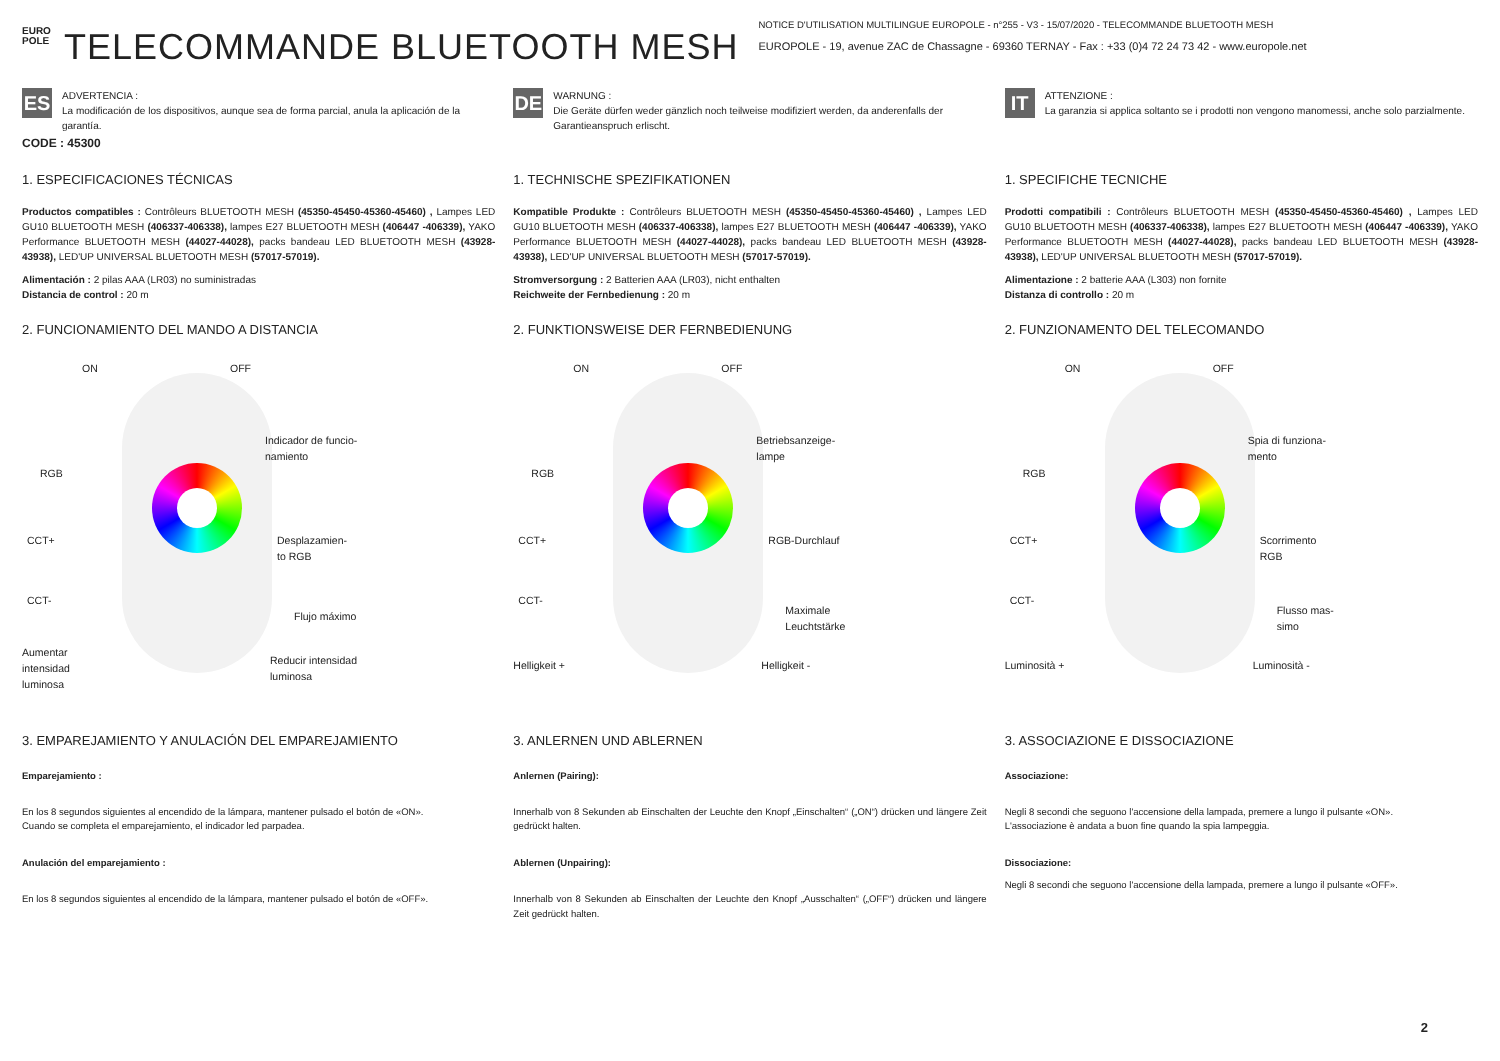EURO POLE
TELECOMMANDE BLUETOOTH MESH
NOTICE D'UTILISATION MULTILINGUE EUROPOLE - n°255 - V3 - 15/07/2020 - TELECOMMANDE BLUETOOTH MESH
EUROPOLE - 19, avenue ZAC de Chassagne - 69360 TERNAY - Fax : +33 (0)4 72 24 73 42 - www.europole.net
ES
ADVERTENCIA :
La modificación de los dispositivos, aunque sea de forma parcial, anula la aplicación de la garantía.
CODE : 45300
1. ESPECIFICACIONES TÉCNICAS
Productos compatibles : Contrôleurs BLUETOOTH MESH (45350-45450-45360-45460) , Lampes LED GU10 BLUETOOTH MESH (406337-406338), lampes E27 BLUETOOTH MESH (406447 -406339), YAKO Performance BLUETOOTH MESH (44027-44028), packs bandeau LED BLUETOOTH MESH (43928-43938), LED'UP UNIVERSAL BLUETOOTH MESH (57017-57019).
Alimentación : 2 pilas AAA (LR03) no suministradas
Distancia de control : 20 m
2. FUNCIONAMIENTO DEL MANDO A DISTANCIA
ON OFF
Indicador de funcio-
namiento
RGB
CCT+ Desplazamien-
to RGB
CCT-
Flujo máximo
Aumentar
intensidad
luminosa
Reducir intensidad
luminosa
3. EMPAREJAMIENTO Y ANULACIÓN DEL EMPAREJAMIENTO
Emparejamiento :
En los 8 segundos siguientes al encendido de la lámpara, mantener pulsado el botón de «ON».
Cuando se completa el emparejamiento, el indicador led parpadea.
Anulación del emparejamiento :
En los 8 segundos siguientes al encendido de la lámpara, mantener pulsado el botón de «OFF».
DE
WARNUNG :
Die Geräte dürfen weder gänzlich noch teilweise modifiziert werden, da anderenfalls der Garantieanspruch erlischt.
1. TECHNISCHE SPEZIFIKATIONEN
Kompatible Produkte : Contrôleurs BLUETOOTH MESH (45350-45450-45360-45460) , Lampes LED GU10 BLUETOOTH MESH (406337-406338), lampes E27 BLUETOOTH MESH (406447 -406339), YAKO Performance BLUETOOTH MESH (44027-44028), packs bandeau LED BLUETOOTH MESH (43928-43938), LED'UP UNIVERSAL BLUETOOTH MESH (57017-57019).
Stromversorgung : 2 Batterien AAA (LR03), nicht enthalten
Reichweite der Fernbedienung : 20 m
2. FUNKTIONSWEISE DER FERNBEDIENUNG
ON OFF
Betriebsanzeige-
lampe
RGB
CCT+ RGB-Durchlauf
CCT-
Maximale
Leuchtstärke
Helligkeit + Helligkeit -
3. ANLERNEN UND ABLERNEN
Anlernen (Pairing):
Innerhalb von 8 Sekunden ab Einschalten der Leuchte den Knopf „Einschalten“ („ON“) drücken und längere Zeit gedrückt halten.
Ablernen (Unpairing):
Innerhalb von 8 Sekunden ab Einschalten der Leuchte den Knopf „Ausschalten“ („OFF“) drücken und längere Zeit gedrückt halten.
IT
ATTENZIONE :
La garanzia si applica soltanto se i prodotti non vengono manomessi, anche solo parzialmente.
1. SPECIFICHE TECNICHE
Prodotti compatibili : Contrôleurs BLUETOOTH MESH (45350-45450-45360-45460) , Lampes LED GU10 BLUETOOTH MESH (406337-406338), lampes E27 BLUETOOTH MESH (406447 -406339), YAKO Performance BLUETOOTH MESH (44027-44028), packs bandeau LED BLUETOOTH MESH (43928-43938), LED'UP UNIVERSAL BLUETOOTH MESH (57017-57019).
Alimentazione : 2 batterie AAA (L303) non fornite
Distanza di controllo : 20 m
2. FUNZIONAMENTO DEL TELECOMANDO
ON OFF
Spia di funziona-
mento
RGB
CCT+ Scorrimento
RGB
CCT-
Flusso mas-
simo
Luminosità + Luminosità -
3. ASSOCIAZIONE E DISSOCIAZIONE
Associazione:
Negli 8 secondi che seguono l'accensione della lampada, premere a lungo il pulsante «ON».
L'associazione è andata a buon fine quando la spia lampeggia.
Dissociazione:
Negli 8 secondi che seguono l'accensione della lampada, premere a lungo il pulsante «OFF».
2